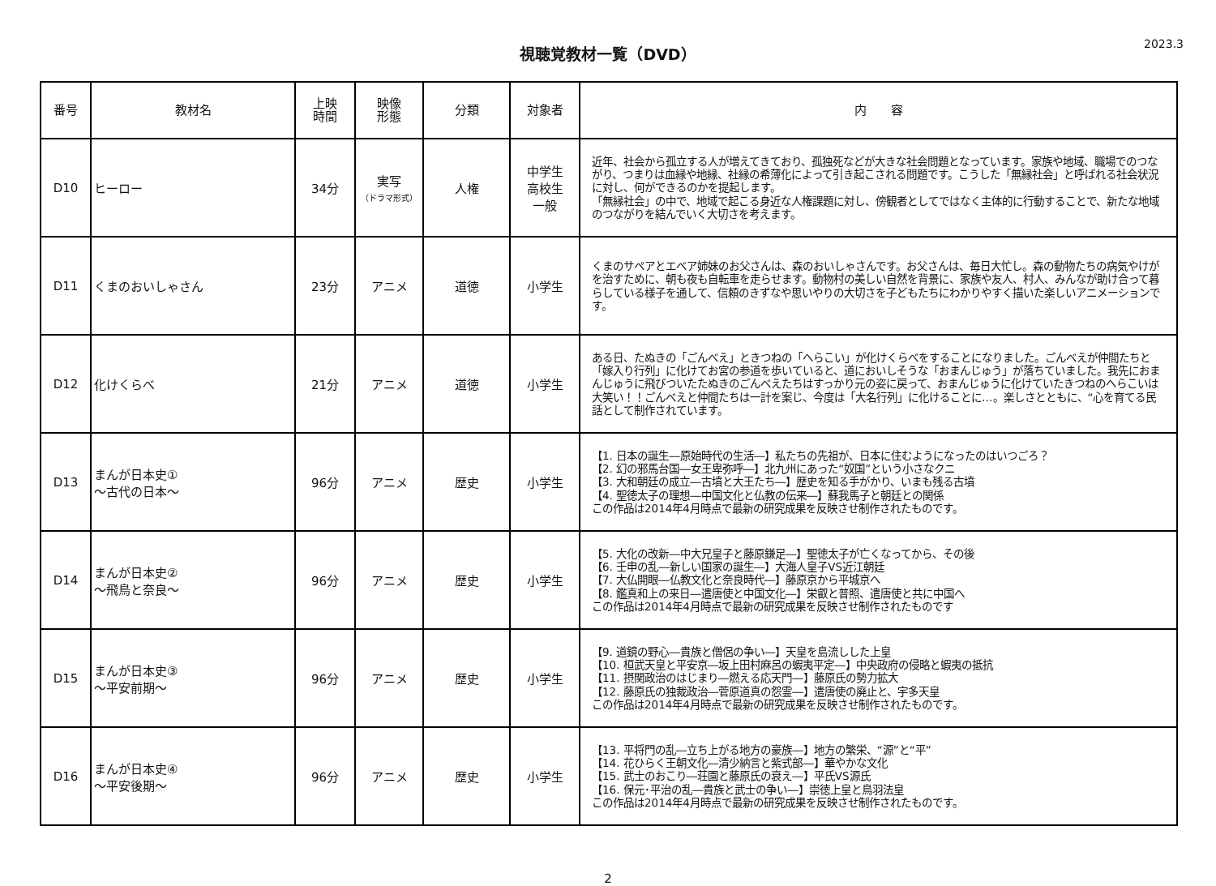視聴覚教材一覧（DVD）
2023.3
| 番号 | 教材名 | 上映 時間 | 映像 形態 | 分類 | 対象者 | 内 容 |
| --- | --- | --- | --- | --- | --- | --- |
| D10 | ヒーロー | 34分 | 実写 （ドラマ形式） | 人権 | 中学生 高校生 一般 | 近年、社会から孤立する人が増えてきており、孤独死などが大きな社会問題となっています。家族や地域、職場でのつながり、つまりは血縁や地縁、社縁の希薄化によって引き起こされる問題です。こうした「無縁社会」と呼ばれる社会状況に対し、何ができるのかを提起します。 「無縁社会」の中で、地域で起こる身近な人権課題に対し、傍観者としてではなく主体的に行動することで、新たな地域のつながりを結んでいく大切さを考えます。 |
| D11 | くまのおいしゃさん | 23分 | アニメ | 道徳 | 小学生 | くまのサペアとエベア姉妹のお父さんは、森のおいしゃさんです。お父さんは、毎日大忙し。森の動物たちの病気やけがを治すために、朝も夜も自転車を走らせます。動物村の美しい自然を背景に、家族や友人、村人、みんなが助け合って暮らしている様子を通して、信頼のきずなや思いやりの大切さを子どもたちにわかりやすく描いた楽しいアニメーションです。 |
| D12 | 化けくらべ | 21分 | アニメ | 道徳 | 小学生 | ある日、たぬきの「ごんべえ」ときつねの「へらこい」が化けくらべをすることになりました。ごんべえが仲間たちと「嫁入り行列」に化けてお宮の参道を歩いていると、道においしそうな「おまんじゅう」が落ちていました。我先におまんじゅうに飛びついたたぬきのごんべえたちはすっかり元の姿に戻って、おまんじゅうに化けていたきつねのへらこいは大笑い！！ごんべえと仲間たちは一計を案じ、今度は「大名行列」に化けることに…。楽しさとともに、“心を育てる民話として制作されています。 |
| D13 | まんが日本史① ～古代の日本～ | 96分 | アニメ | 歴史 | 小学生 | 【1. 日本の誕生―原始時代の生活―】私たちの先祖が、日本に住むようになったのはいつごろ？ 【2. 幻の邪馬台国―女王卑弥呼―】北九州にあった“奴国”という小さなクニ 【3. 大和朝廷の成立―古墳と大王たち―】歴史を知る手がかり、いまも残る古墳 【4. 聖徳太子の理想―中国文化と仏教の伝来―】蘇我馬子と朝廷との関係 この作品は2014年4月時点で最新の研究成果を反映させ制作されたものです。 |
| D14 | まんが日本史② ～飛鳥と奈良～ | 96分 | アニメ | 歴史 | 小学生 | 【5. 大化の改新―中大兄皇子と藤原鎌足―】聖徳太子が亡くなってから、その後 【6. 壬申の乱―新しい国家の誕生―】大海人皇子VS近江朝廷 【7. 大仏開眼―仏教文化と奈良時代―】藤原京から平城京へ 【8. 鑑真和上の来日―遣唐使と中国文化―】栄叡と普照、遣唐使と共に中国へ この作品は2014年4月時点で最新の研究成果を反映させ制作されたものです |
| D15 | まんが日本史③ ～平安前期～ | 96分 | アニメ | 歴史 | 小学生 | 【9. 道鏡の野心―貴族と僧侶の争い―】天皇を島流しした上皇 【10. 桓武天皇と平安京―坂上田村麻呂の蝦夷平定―】中央政府の侵略と蝦夷の抵抗 【11. 摂関政治のはじまり―燃える応天門―】藤原氏の勢力拡大 【12. 藤原氏の独裁政治―菅原道真の怨霊―】遣唐使の廃止と、宇多天皇 この作品は2014年4月時点で最新の研究成果を反映させ制作されたものです。 |
| D16 | まんが日本史④ ～平安後期～ | 96分 | アニメ | 歴史 | 小学生 | 【13. 平将門の乱―立ち上がる地方の豪族―】地方の繁栄、“源”と“平” 【14. 花ひらく王朝文化―清少納言と紫式部―】華やかな文化 【15. 武士のおこり―荘園と藤原氏の衰え―】平氏VS源氏 【16. 保元･平治の乱―貴族と武士の争い―】崇徳上皇と鳥羽法皇 この作品は2014年4月時点で最新の研究成果を反映させ制作されたものです。 |
2